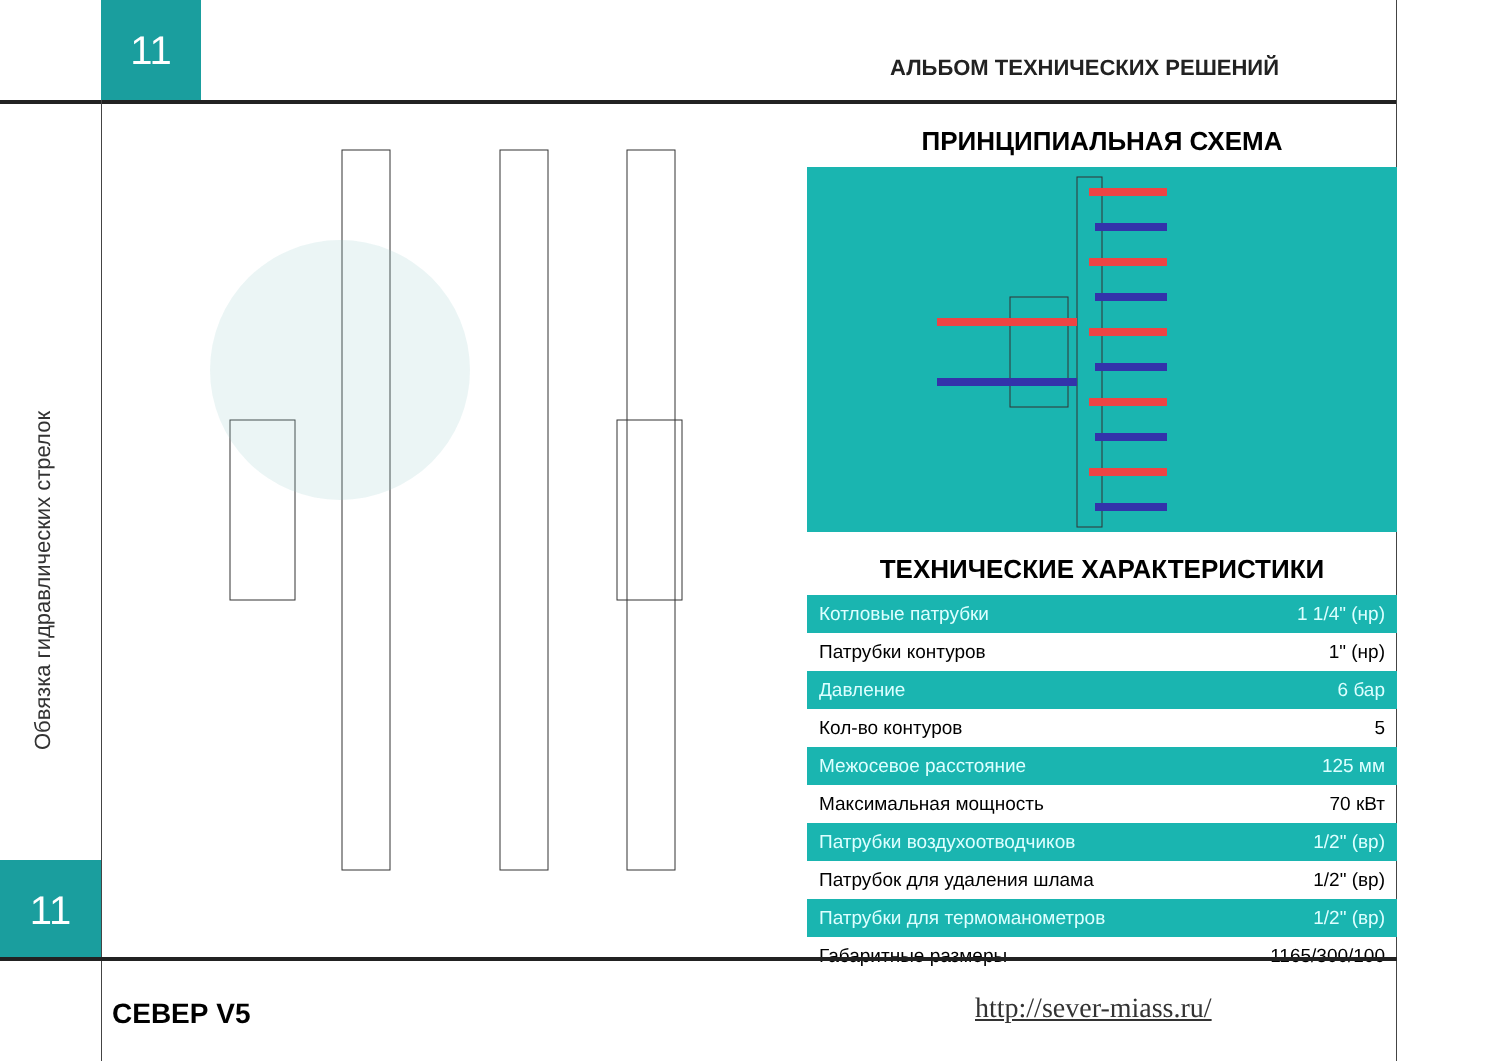11
АЛЬБОМ ТЕХНИЧЕСКИХ РЕШЕНИЙ
Обвязка гидравлических стрелок
ПРИНЦИПИАЛЬНАЯ СХЕМА
ТЕХНИЧЕСКИЕ ХАРАКТЕРИСТИКИ
| Котловые патрубки | 1 1/4" (нр) |
| Патрубки контуров | 1" (нр) |
| Давление | 6 бар |
| Кол-во контуров | 5 |
| Межосевое расстояние | 125 мм |
| Максимальная мощность | 70 кВт |
| Патрубки воздухоотводчиков | 1/2" (вр) |
| Патрубок для удаления шлама | 1/2" (вр) |
| Патрубки для термоманометров | 1/2" (вр) |
| Габаритные размеры | 1165/300/100 |
11
СЕВЕР V5 http://sever-miass.ru/